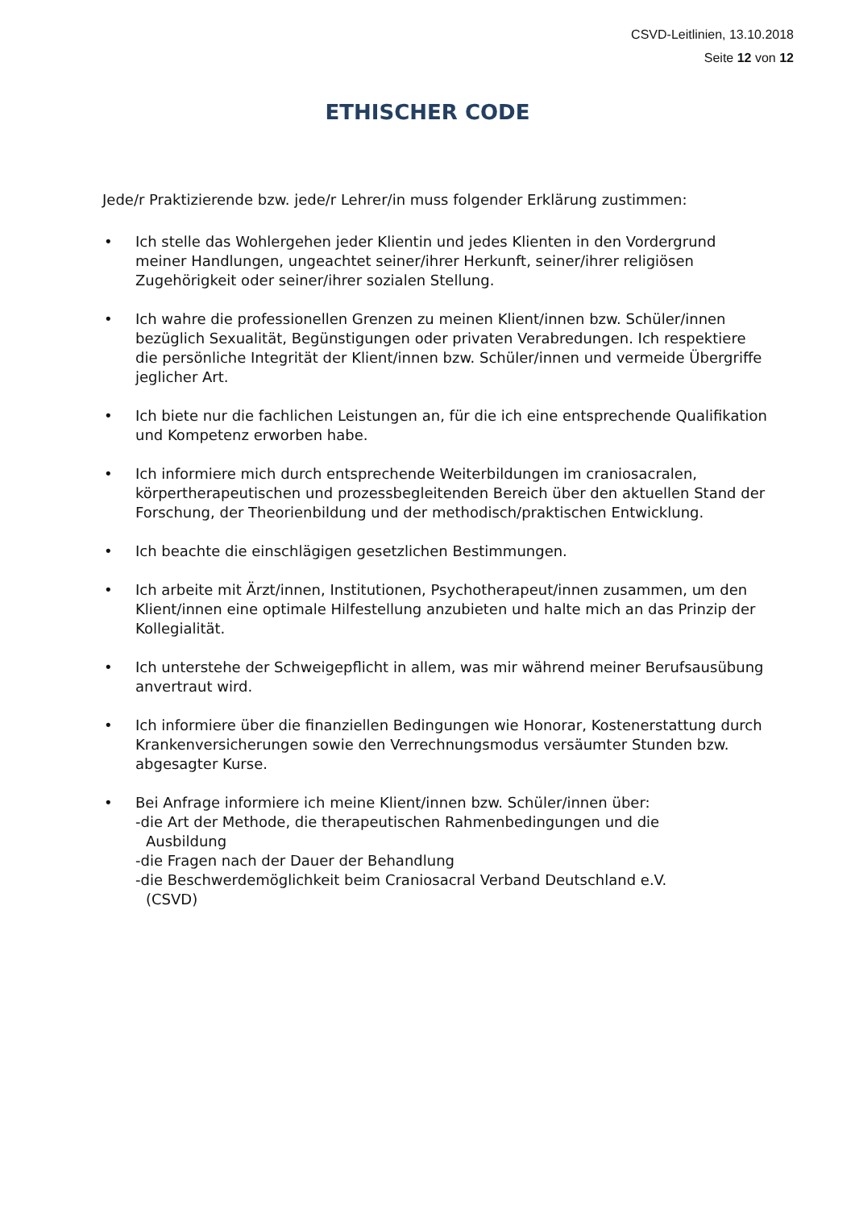CSVD-Leitlinien, 13.10.2018
Seite 12 von 12
ETHISCHER CODE
Jede/r Praktizierende bzw. jede/r Lehrer/in muss folgender Erklärung zustimmen:
• Ich stelle das Wohlergehen jeder Klientin und jedes Klienten in den Vordergrund meiner Handlungen, ungeachtet seiner/ihrer Herkunft, seiner/ihrer religiösen Zugehörigkeit oder seiner/ihrer sozialen Stellung.
• Ich wahre die professionellen Grenzen zu meinen Klient/innen bzw. Schüler/innen bezüglich Sexualität, Begünstigungen oder privaten Verabredungen. Ich respektiere die persönliche Integrität der Klient/innen bzw. Schüler/innen und vermeide Übergriffe jeglicher Art.
• Ich biete nur die fachlichen Leistungen an, für die ich eine entsprechende Qualifikation und Kompetenz erworben habe.
• Ich informiere mich durch entsprechende Weiterbildungen im craniosacralen, körpertherapeutischen und prozessbegleitenden Bereich über den aktuellen Stand der Forschung, der Theorienbildung und der methodisch/praktischen Entwicklung.
• Ich beachte die einschlägigen gesetzlichen Bestimmungen.
• Ich arbeite mit Ärzt/innen, Institutionen, Psychotherapeut/innen zusammen, um den Klient/innen eine optimale Hilfestellung anzubieten und halte mich an das Prinzip der Kollegialität.
• Ich unterstehe der Schweigepflicht in allem, was mir während meiner Berufsausübung anvertraut wird.
• Ich informiere über die finanziellen Bedingungen wie Honorar, Kostenerstattung durch Krankenversicherungen sowie den Verrechnungsmodus versäumter Stunden bzw. abgesagter Kurse.
• Bei Anfrage informiere ich meine Klient/innen bzw. Schüler/innen über:
-die Art der Methode, die therapeutischen Rahmenbedingungen und die
Ausbildung
-die Fragen nach der Dauer der Behandlung
-die Beschwerdemöglichkeit beim Craniosacral Verband Deutschland e.V.
(CSVD)